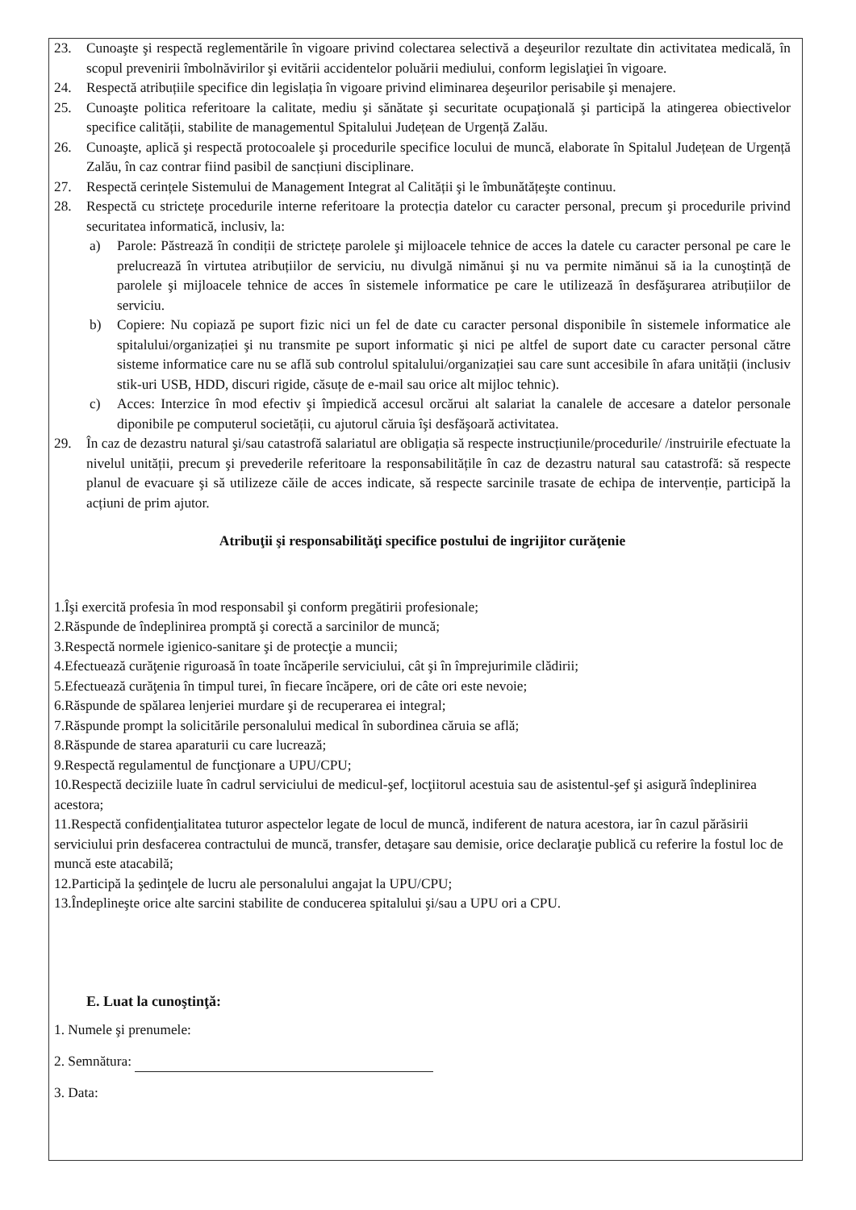23. Cunoaşte şi respectă reglementările în vigoare privind colectarea selectivă a deşeurilor rezultate din activitatea medicală, în scopul prevenirii îmbolnăvirilor şi evitării accidentelor poluării mediului, conform legislaţiei în vigoare.
24. Respectă atribuțiile specifice din legislația în vigoare privind eliminarea deşeurilor perisabile şi menajere.
25. Cunoaşte politica referitoare la calitate, mediu şi sănătate şi securitate ocupaţională şi participă la atingerea obiectivelor specifice calității, stabilite de managementul Spitalului Județean de Urgență Zalău.
26. Cunoaşte, aplică şi respectă protocoalele şi procedurile specifice locului de muncă, elaborate în Spitalul Județean de Urgență Zalău, în caz contrar fiind pasibil de sancțiuni disciplinare.
27. Respectă cerințele Sistemului de Management Integrat al Calității şi le îmbunătățeşte continuu.
28. Respectă cu strictețe procedurile interne referitoare la protecția datelor cu caracter personal, precum şi procedurile privind securitatea informatică, inclusiv, la:
a) Parole: Păstrează în condiții de strictețe parolele şi mijloacele tehnice de acces la datele cu caracter personal pe care le prelucrează în virtutea atribuțiilor de serviciu, nu divulgă nimănui şi nu va permite nimănui să ia la cunoştință de parolele şi mijloacele tehnice de acces în sistemele informatice pe care le utilizează în desfăşurarea atribuțiilor de serviciu.
b) Copiere: Nu copiază pe suport fizic nici un fel de date cu caracter personal disponibile în sistemele informatice ale spitalului/organizației şi nu transmite pe suport informatic şi nici pe altfel de suport date cu caracter personal către sisteme informatice care nu se află sub controlul spitalului/organizației sau care sunt accesibile în afara unității (inclusiv stik-uri USB, HDD, discuri rigide, căsuțe de e-mail sau orice alt mijloc tehnic).
c) Acces: Interzice în mod efectiv şi împiedică accesul orcărui alt salariat la canalele de accesare a datelor personale diponibile pe computerul societății, cu ajutorul căruia îşi desfăşoară activitatea.
29. În caz de dezastru natural şi/sau catastrofă salariatul are obligația să respecte instrucțiunile/procedurile/ /instruirile efectuate la nivelul unității, precum şi prevederile referitoare la responsabilitățile în caz de dezastru natural sau catastrofă: să respecte planul de evacuare şi să utilizeze căile de acces indicate, să respecte sarcinile trasate de echipa de intervenție, participă la acțiuni de prim ajutor.
Atribuţii şi responsabilităţi specifice postului de ingrijitor curăţenie
1.Îşi exercită profesia în mod responsabil şi conform pregătirii profesionale;
2.Răspunde de îndeplinirea promptă şi corectă a sarcinilor de muncă;
3.Respectă normele igienico-sanitare şi de protecţie a muncii;
4.Efectuează curăţenie riguroasă în toate încăperile serviciului, cât şi în împrejurimile clădirii;
5.Efectuează curăţenia în timpul turei, în fiecare încăpere, ori de câte ori este nevoie;
6.Răspunde de spălarea lenjeriei murdare şi de recuperarea ei integral;
7.Răspunde prompt la solicitările personalului medical în subordinea căruia se află;
8.Răspunde de starea aparaturii cu care lucrează;
9.Respectă regulamentul de funcţionare a UPU/CPU;
10.Respectă deciziile luate în cadrul serviciului de medicul-şef, locţiitorul acestuia sau de asistentul-şef şi asigură îndeplinirea acestora;
11.Respectă confidenţialitatea tuturor aspectelor legate de locul de muncă, indiferent de natura acestora, iar în cazul părăsirii serviciului prin desfacerea contractului de muncă, transfer, detaşare sau demisie, orice declaraţie publică cu referire la fostul loc de muncă este atacabilă;
12.Participă la şedinţele de lucru ale personalului angajat la UPU/CPU;
13.Îndeplineşte orice alte sarcini stabilite de conducerea spitalului şi/sau a UPU ori a CPU.
E. Luat la cunoştinţă:
1. Numele şi prenumele:
2. Semnătura:
3. Data: